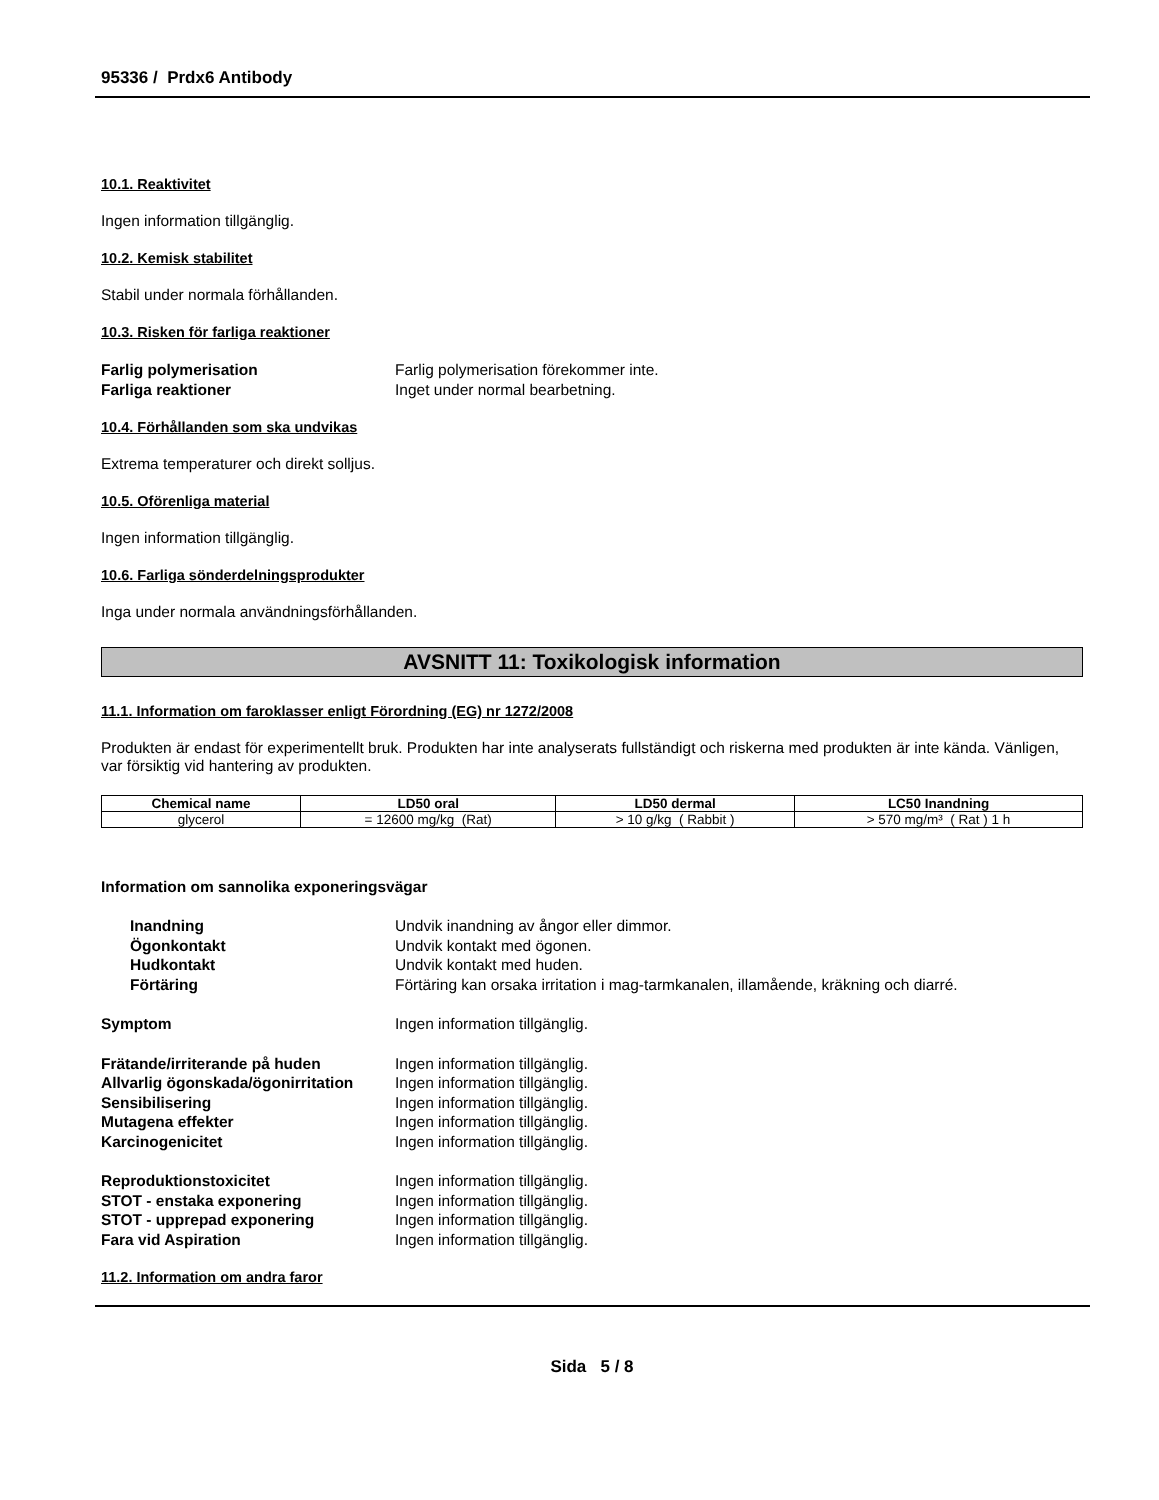95336 / Prdx6 Antibody
10.1. Reaktivitet
Ingen information tillgänglig.
10.2. Kemisk stabilitet
Stabil under normala förhållanden.
10.3. Risken för farliga reaktioner
Farlig polymerisation Farlig polymerisation förekommer inte. Farliga reaktioner Inget under normal bearbetning.
10.4. Förhållanden som ska undvikas
Extrema temperaturer och direkt solljus.
10.5. Oförenliga material
Ingen information tillgänglig.
10.6. Farliga sönderdelningsprodukter
Inga under normala användningsförhållanden.
AVSNITT 11: Toxikologisk information
11.1. Information om faroklasser enligt Förordning (EG) nr 1272/2008
Produkten är endast för experimentellt bruk. Produkten har inte analyserats fullständigt och riskerna med produkten är inte kända. Vänligen, var försiktig vid hantering av produkten.
| Chemical name | LD50 oral | LD50 dermal | LC50 Inandning |
| --- | --- | --- | --- |
| glycerol | = 12600 mg/kg (Rat) | > 10 g/kg ( Rabbit ) | > 570 mg/m³ ( Rat ) 1 h |
Information om sannolika exponeringsvägar
Inandning Undvik inandning av ångor eller dimmor. Ögonkontakt Undvik kontakt med ögonen. Hudkontakt Undvik kontakt med huden. Förtäring Förtäring kan orsaka irritation i mag-tarmkanalen, illamående, kräkning och diarré.
Symptom Ingen information tillgänglig.
Frätande/irriterande på huden Ingen information tillgänglig. Allvarlig ögonskada/ögonirritation Ingen information tillgänglig. Sensibilisering Ingen information tillgänglig. Mutagena effekter Ingen information tillgänglig. Karcinogenicitet Ingen information tillgänglig.
Reproduktionstoxicitet Ingen information tillgänglig. STOT - enstaka exponering Ingen information tillgänglig. STOT - upprepad exponering Ingen information tillgänglig. Fara vid Aspiration Ingen information tillgänglig.
11.2. Information om andra faror
Sida 5 / 8